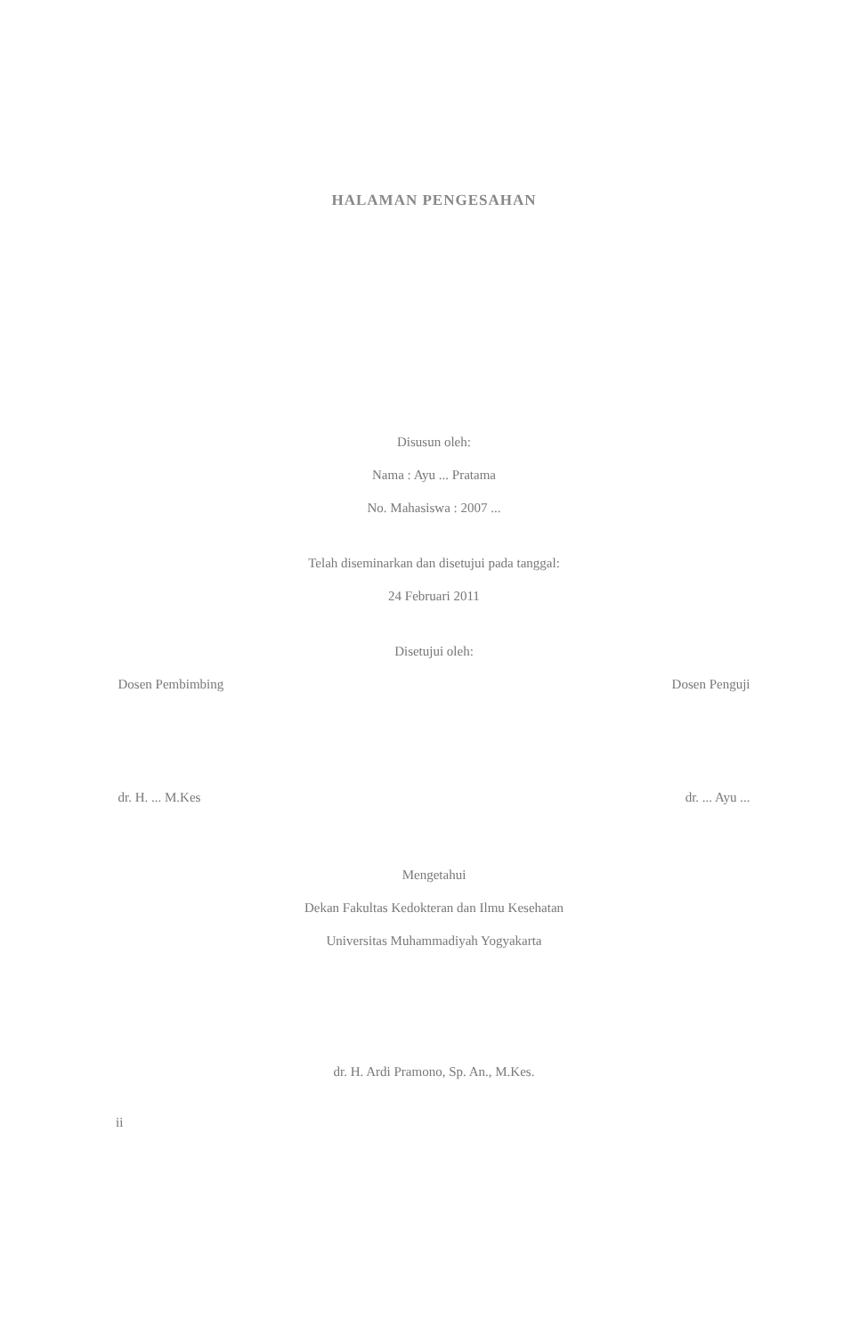HALAMAN PENGESAHAN
Disusun oleh:
Nama : Ayu ... Pratama
No. Mahasiswa : 2007 ...
Telah diseminarkan dan disetujui pada tanggal:
24 Februari 2011
Disetujui oleh:
Dosen Pembimbing Dosen Penguji
dr. H. ... M.Kes dr. ... Ayu ...
Mengetahui
Dekan Fakultas Kedokteran dan Ilmu Kesehatan
Universitas Muhammadiyah Yogyakarta
dr. H. Ardi Pramono, Sp. An., M.Kes.
ii